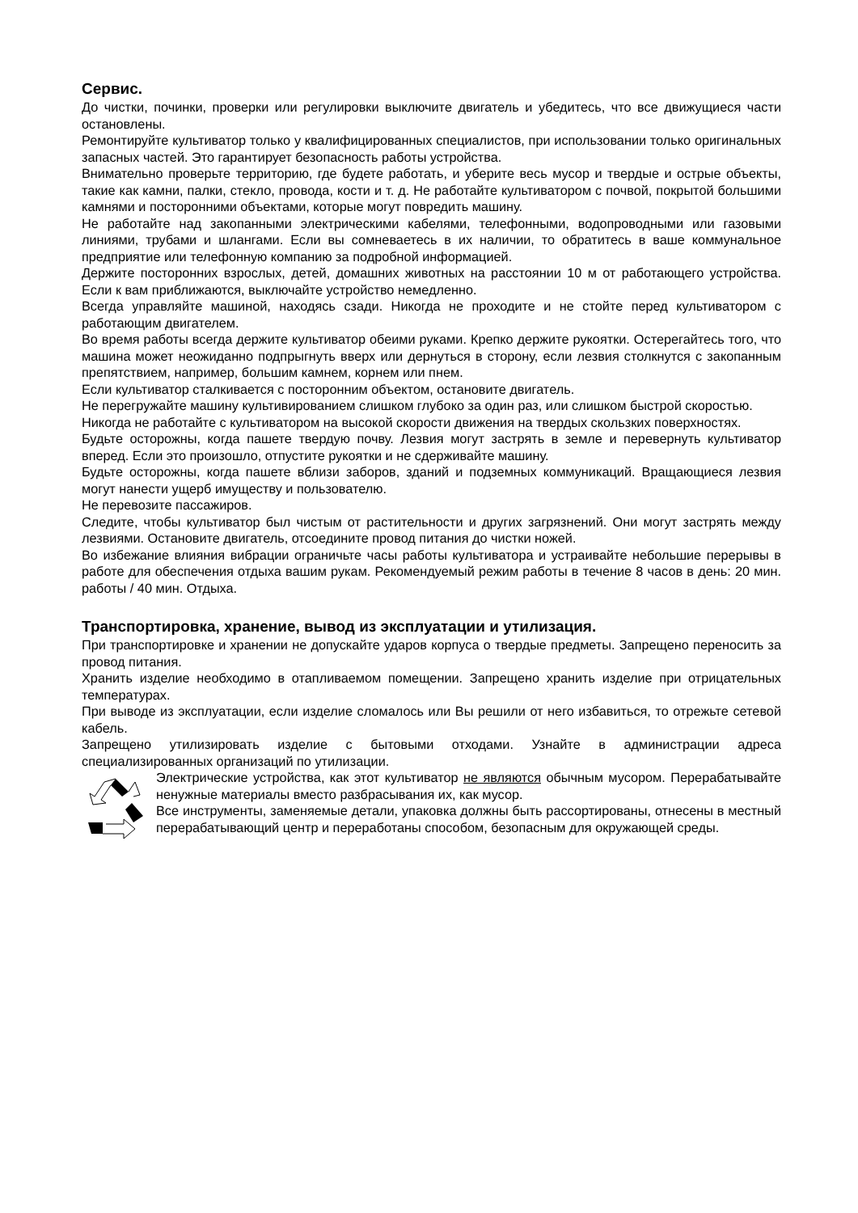Сервис.
До чистки, починки, проверки или регулировки выключите двигатель и убедитесь, что все движущиеся части остановлены.
Ремонтируйте культиватор только у квалифицированных специалистов, при использовании только оригинальных запасных частей. Это гарантирует безопасность работы устройства.
Внимательно проверьте территорию, где будете работать, и уберите весь мусор и твердые и острые объекты, такие как камни, палки, стекло, провода, кости и т. д. Не работайте культиватором с почвой, покрытой большими камнями и посторонними объектами, которые могут повредить машину.
Не работайте над закопанными электрическими кабелями, телефонными, водопроводными или газовыми линиями, трубами и шлангами. Если вы сомневаетесь в их наличии, то обратитесь в ваше коммунальное предприятие или телефонную компанию за подробной информацией.
Держите посторонних взрослых, детей, домашних животных на расстоянии 10 м от работающего устройства. Если к вам приближаются, выключайте устройство немедленно.
Всегда управляйте машиной, находясь сзади. Никогда не проходите и не стойте перед культиватором с работающим двигателем.
Во время работы всегда держите культиватор обеими руками. Крепко держите рукоятки. Остерегайтесь того, что машина может неожиданно подпрыгнуть вверх или дернуться в сторону, если лезвия столкнутся с закопанным препятствием, например, большим камнем, корнем или пнем.
Если культиватор сталкивается с посторонним объектом, остановите двигатель.
Не перегружайте машину культивированием слишком глубоко за один раз, или слишком быстрой скоростью.
Никогда не работайте с культиватором на высокой скорости движения на твердых скользких поверхностях.
Будьте осторожны, когда пашете твердую почву. Лезвия могут застрять в земле и перевернуть культиватор вперед. Если это произошло, отпустите рукоятки и не сдерживайте машину.
Будьте осторожны, когда пашете вблизи заборов, зданий и подземных коммуникаций. Вращающиеся лезвия могут нанести ущерб имуществу и пользователю.
Не перевозите пассажиров.
Следите, чтобы культиватор был чистым от растительности и других загрязнений. Они могут застрять между лезвиями. Остановите двигатель, отсоедините провод питания до чистки ножей.
Во избежание влияния вибрации ограничьте часы работы культиватора и устраивайте небольшие перерывы в работе для обеспечения отдыха вашим рукам. Рекомендуемый режим работы в течение 8 часов в день: 20 мин. работы / 40 мин. Отдыха.
Транспортировка, хранение, вывод из эксплуатации и утилизация.
При транспортировке и хранении не допускайте ударов корпуса о твердые предметы. Запрещено переносить за провод питания.
Хранить изделие необходимо в отапливаемом помещении. Запрещено хранить изделие при отрицательных температурах.
При выводе из эксплуатации, если изделие сломалось или Вы решили от него избавиться, то отрежьте сетевой кабель.
Запрещено утилизировать изделие с бытовыми отходами. Узнайте в администрации адреса специализированных организаций по утилизации.
Электрические устройства, как этот культиватор не являются обычным мусором. Перерабатывайте ненужные материалы вместо разбрасывания их, как мусор.
Все инструменты, заменяемые детали, упаковка должны быть рассортированы, отнесены в местный перерабатывающий центр и переработаны способом, безопасным для окружающей среды.